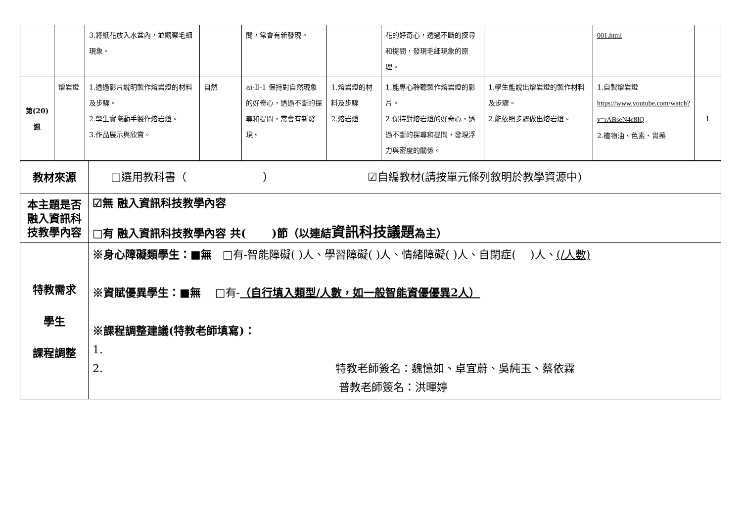| | | 3.將紙花放入水盆內，並觀察毛細現象。 | | 問，常會有新發現。 | | 花的好奇心，透過不斷的探尋和提問，發現毛細現象的原理。 | | 001.html | |
| 第(20)週 | 熔岩燈 | 1.透過影片說明製作熔岩燈的材料及步驟。 2.學生實際動手製作熔岩燈。 3.作品展示與欣賞。 | 自然 | ai-Ⅱ-1 保持對自然現象的好奇心，透過不斷的探尋和提問，常會有新發現。 | 1.熔岩燈的材料及步驟 2.熔岩燈 | 1.能專心聆聽製作熔岩燈的影片。 2.保持對熔岩燈的好奇心，透過不斷的探尋和提問，發現浮力與密度的關係。 | 1.學生能說出熔岩燈的製作材料及步驟。 2.能依照步驟做出熔岩燈。 | 1.自製熔岩燈 https://www.youtube.com/watch?v=rABseN4c8IQ 2.植物油、色素、胃藥 | 1 |
| 教材來源 | □選用教科書（ ） ☑自編教材(請按單元條列敘明於教學資源中) |
| 本主題是否融入資訊科技教學內容 | ☑無 融入資訊科技教學內容 □有 融入資訊科技教學內容 共( )節（以連結 資訊科技議題 為主） |
| 特教需求 學生 課程調整 | ※身心障礙類學生：■無 □有-智能障礙( )人、學習障礙( )人、情緒障礙( )人、自閉症( )人、 (/人數) ※資賦優異學生：■無 □有- （自行填入類型/人數，如一般智能資優優異2人） ※課程調整建議(特教老師填寫)： 1. 2. 特教老師簽名：魏憶如、卓宜蔚、吳純玉、蔡依霖 普教老師簽名：洪暉婷 |